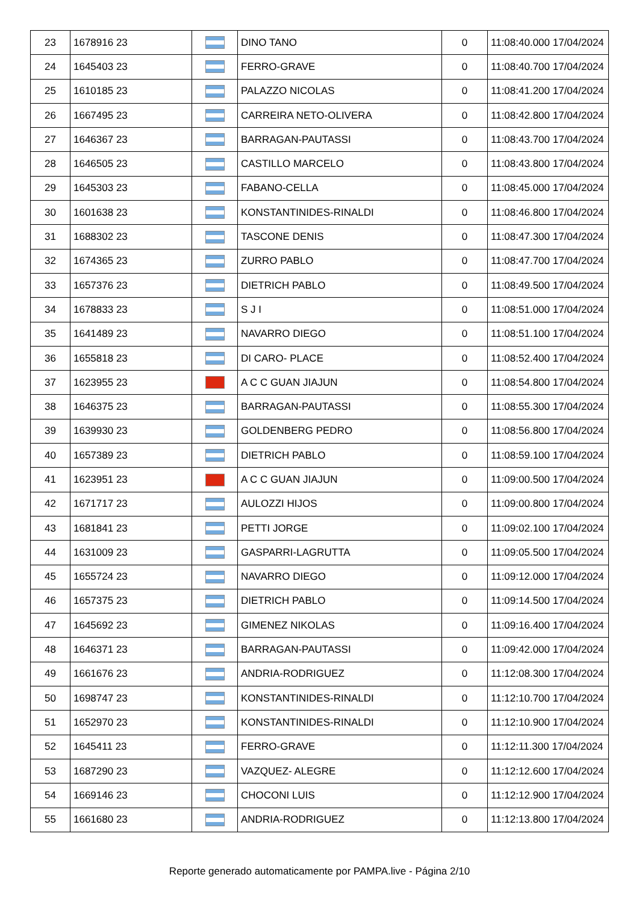| 23 | 1678916 23 | | DINO TANO | 0 | 11:08:40.000 17/04/2024 |
| 24 | 1645403 23 | | FERRO-GRAVE | 0 | 11:08:40.700 17/04/2024 |
| 25 | 1610185 23 | | PALAZZO NICOLAS | 0 | 11:08:41.200 17/04/2024 |
| 26 | 1667495 23 | | CARREIRA NETO-OLIVERA | 0 | 11:08:42.800 17/04/2024 |
| 27 | 1646367 23 | | BARRAGAN-PAUTASSI | 0 | 11:08:43.700 17/04/2024 |
| 28 | 1646505 23 | | CASTILLO MARCELO | 0 | 11:08:43.800 17/04/2024 |
| 29 | 1645303 23 | | FABANO-CELLA | 0 | 11:08:45.000 17/04/2024 |
| 30 | 1601638 23 | | KONSTANTINIDES-RINALDI | 0 | 11:08:46.800 17/04/2024 |
| 31 | 1688302 23 | | TASCONE DENIS | 0 | 11:08:47.300 17/04/2024 |
| 32 | 1674365 23 | | ZURRO PABLO | 0 | 11:08:47.700 17/04/2024 |
| 33 | 1657376 23 | | DIETRICH PABLO | 0 | 11:08:49.500 17/04/2024 |
| 34 | 1678833 23 | | S J I | 0 | 11:08:51.000 17/04/2024 |
| 35 | 1641489 23 | | NAVARRO DIEGO | 0 | 11:08:51.100 17/04/2024 |
| 36 | 1655818 23 | | DI CARO- PLACE | 0 | 11:08:52.400 17/04/2024 |
| 37 | 1623955 23 | | A C C GUAN JIAJUN | 0 | 11:08:54.800 17/04/2024 |
| 38 | 1646375 23 | | BARRAGAN-PAUTASSI | 0 | 11:08:55.300 17/04/2024 |
| 39 | 1639930 23 | | GOLDENBERG PEDRO | 0 | 11:08:56.800 17/04/2024 |
| 40 | 1657389 23 | | DIETRICH PABLO | 0 | 11:08:59.100 17/04/2024 |
| 41 | 1623951 23 | | A C C GUAN JIAJUN | 0 | 11:09:00.500 17/04/2024 |
| 42 | 1671717 23 | | AULOZZI HIJOS | 0 | 11:09:00.800 17/04/2024 |
| 43 | 1681841 23 | | PETTI JORGE | 0 | 11:09:02.100 17/04/2024 |
| 44 | 1631009 23 | | GASPARRI-LAGRUTTA | 0 | 11:09:05.500 17/04/2024 |
| 45 | 1655724 23 | | NAVARRO DIEGO | 0 | 11:09:12.000 17/04/2024 |
| 46 | 1657375 23 | | DIETRICH PABLO | 0 | 11:09:14.500 17/04/2024 |
| 47 | 1645692 23 | | GIMENEZ NIKOLAS | 0 | 11:09:16.400 17/04/2024 |
| 48 | 1646371 23 | | BARRAGAN-PAUTASSI | 0 | 11:09:42.000 17/04/2024 |
| 49 | 1661676 23 | | ANDRIA-RODRIGUEZ | 0 | 11:12:08.300 17/04/2024 |
| 50 | 1698747 23 | | KONSTANTINIDES-RINALDI | 0 | 11:12:10.700 17/04/2024 |
| 51 | 1652970 23 | | KONSTANTINIDES-RINALDI | 0 | 11:12:10.900 17/04/2024 |
| 52 | 1645411 23 | | FERRO-GRAVE | 0 | 11:12:11.300 17/04/2024 |
| 53 | 1687290 23 | | VAZQUEZ- ALEGRE | 0 | 11:12:12.600 17/04/2024 |
| 54 | 1669146 23 | | CHOCONI LUIS | 0 | 11:12:12.900 17/04/2024 |
| 55 | 1661680 23 | | ANDRIA-RODRIGUEZ | 0 | 11:12:13.800 17/04/2024 |
Reporte generado automaticamente por PAMPA.live - Página 2/10